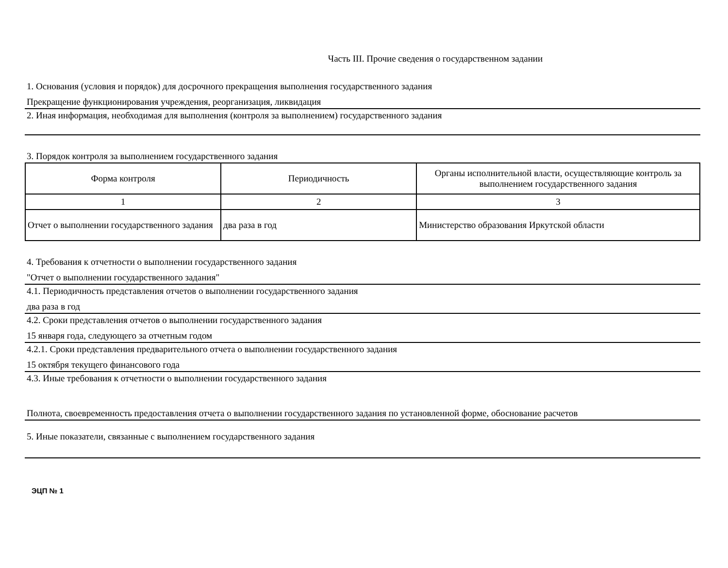Часть III. Прочие сведения о государственном задании
1. Основания (условия и порядок) для досрочного прекращения выполнения государственного задания
Прекращение функционирования учреждения, реорганизация, ликвидация
2. Иная информация, необходимая для выполнения (контроля за выполнением) государственного задания
3. Порядок контроля за выполнением государственного задания
| Форма контроля | Периодичность | Органы исполнительной власти, осуществляющие контроль за выполнением государственного задания |
| 1 | 2 | 3 |
| Отчет о выполнении государственного задания | два раза в год | Министерство образования Иркутской области |
4. Требования к отчетности о выполнении государственного задания
"Отчет о выполнении государственного задания"
4.1. Периодичность представления отчетов о выполнении государственного задания
два раза в год
4.2. Сроки представления отчетов о выполнении государственного задания
15 января года, следующего за отчетным годом
4.2.1. Сроки представления предварительного отчета о выполнении государственного задания
15 октября текущего финансового года
4.3. Иные требования к отчетности о выполнении государственного задания
Полнота, своевременность предоставления отчета о выполнении государственного задания по установленной форме, обоснование расчетов
5. Иные показатели, связанные с выполнением государственного задания
ЭЦП № 1